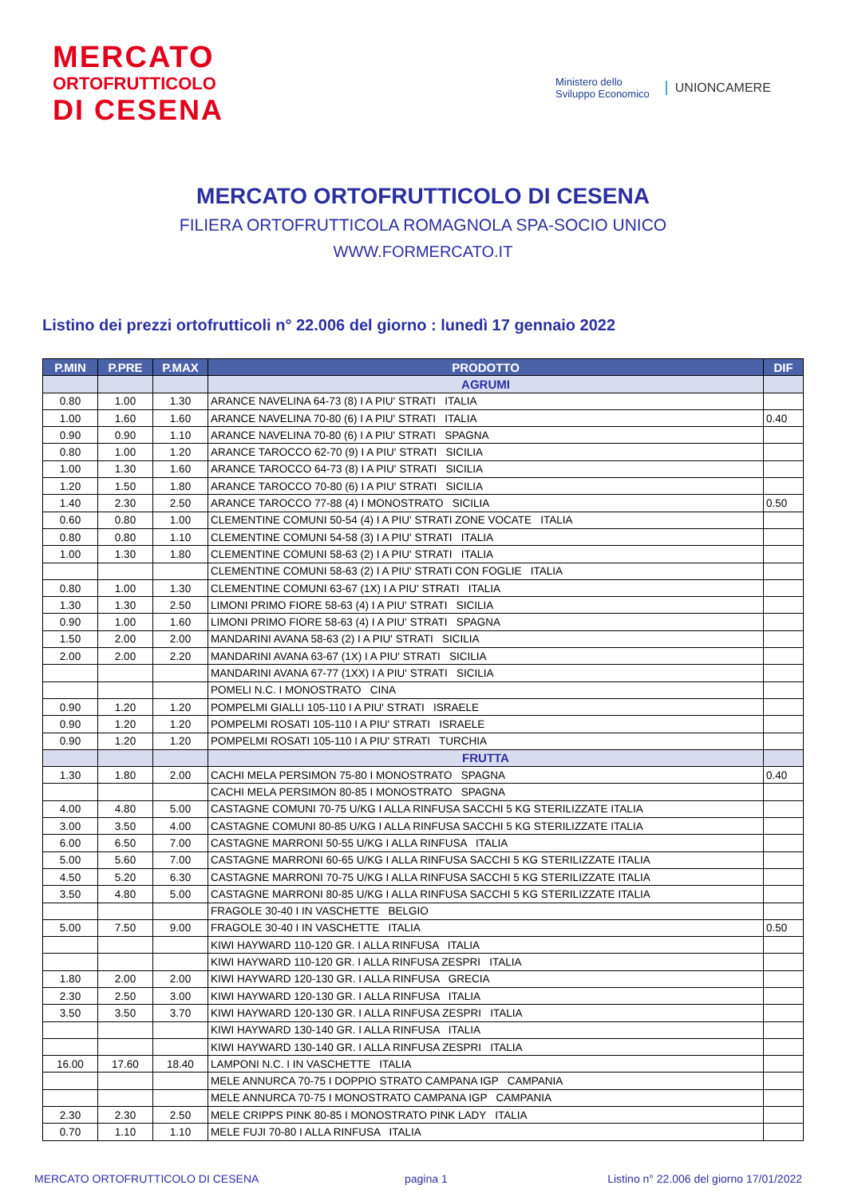MERCATO
ORTOFRUTTICOLO
DI CESENA
Ministero dello
Sviluppo Economico
UNIONCAMERE
MERCATO ORTOFRUTTICOLO DI CESENA
FILIERA ORTOFRUTTICOLA ROMAGNOLA SPA-SOCIO UNICO
WWW.FORMERCATO.IT
Listino dei prezzi ortofrutticoli n° 22.006 del giorno : lunedì 17 gennaio 2022
| P.MIN | P.PRE | P.MAX | PRODOTTO | DIF |
| --- | --- | --- | --- | --- |
| | | | AGRUMI | |
| 0.80 | 1.00 | 1.30 | ARANCE NAVELINA 64-73 (8) I A PIU' STRATI ITALIA | |
| 1.00 | 1.60 | 1.60 | ARANCE NAVELINA 70-80 (6) I A PIU' STRATI ITALIA | 0.40 |
| 0.90 | 0.90 | 1.10 | ARANCE NAVELINA 70-80 (6) I A PIU' STRATI SPAGNA | |
| 0.80 | 1.00 | 1.20 | ARANCE TAROCCO 62-70 (9) I A PIU' STRATI SICILIA | |
| 1.00 | 1.30 | 1.60 | ARANCE TAROCCO 64-73 (8) I A PIU' STRATI SICILIA | |
| 1.20 | 1.50 | 1.80 | ARANCE TAROCCO 70-80 (6) I A PIU' STRATI SICILIA | |
| 1.40 | 2.30 | 2.50 | ARANCE TAROCCO 77-88 (4) I MONOSTRATO SICILIA | 0.50 |
| 0.60 | 0.80 | 1.00 | CLEMENTINE COMUNI 50-54 (4) I A PIU' STRATI ZONE VOCATE ITALIA | |
| 0.80 | 0.80 | 1.10 | CLEMENTINE COMUNI 54-58 (3) I A PIU' STRATI ITALIA | |
| 1.00 | 1.30 | 1.80 | CLEMENTINE COMUNI 58-63 (2) I A PIU' STRATI ITALIA | |
| | | | CLEMENTINE COMUNI 58-63 (2) I A PIU' STRATI CON FOGLIE ITALIA | |
| 0.80 | 1.00 | 1.30 | CLEMENTINE COMUNI 63-67 (1X) I A PIU' STRATI ITALIA | |
| 1.30 | 1.30 | 2.50 | LIMONI PRIMO FIORE 58-63 (4) I A PIU' STRATI SICILIA | |
| 0.90 | 1.00 | 1.60 | LIMONI PRIMO FIORE 58-63 (4) I A PIU' STRATI SPAGNA | |
| 1.50 | 2.00 | 2.00 | MANDARINI AVANA 58-63 (2) I A PIU' STRATI SICILIA | |
| 2.00 | 2.00 | 2.20 | MANDARINI AVANA 63-67 (1X) I A PIU' STRATI SICILIA | |
| | | | MANDARINI AVANA 67-77 (1XX) I A PIU' STRATI SICILIA | |
| | | | POMELI N.C. I MONOSTRATO CINA | |
| 0.90 | 1.20 | 1.20 | POMPELMI GIALLI 105-110 I A PIU' STRATI ISRAELE | |
| 0.90 | 1.20 | 1.20 | POMPELMI ROSATI 105-110 I A PIU' STRATI ISRAELE | |
| 0.90 | 1.20 | 1.20 | POMPELMI ROSATI 105-110 I A PIU' STRATI TURCHIA | |
| | | | FRUTTA | |
| 1.30 | 1.80 | 2.00 | CACHI MELA PERSIMON 75-80 I MONOSTRATO SPAGNA | 0.40 |
| | | | CACHI MELA PERSIMON 80-85 I MONOSTRATO SPAGNA | |
| 4.00 | 4.80 | 5.00 | CASTAGNE COMUNI 70-75 U/KG I ALLA RINFUSA SACCHI 5 KG STERILIZZATE ITALIA | |
| 3.00 | 3.50 | 4.00 | CASTAGNE COMUNI 80-85 U/KG I ALLA RINFUSA SACCHI 5 KG STERILIZZATE ITALIA | |
| 6.00 | 6.50 | 7.00 | CASTAGNE MARRONI 50-55 U/KG I ALLA RINFUSA ITALIA | |
| 5.00 | 5.60 | 7.00 | CASTAGNE MARRONI 60-65 U/KG I ALLA RINFUSA SACCHI 5 KG STERILIZZATE ITALIA | |
| 4.50 | 5.20 | 6.30 | CASTAGNE MARRONI 70-75 U/KG I ALLA RINFUSA SACCHI 5 KG STERILIZZATE ITALIA | |
| 3.50 | 4.80 | 5.00 | CASTAGNE MARRONI 80-85 U/KG I ALLA RINFUSA SACCHI 5 KG STERILIZZATE ITALIA | |
| | | | FRAGOLE 30-40 I IN VASCHETTE BELGIO | |
| 5.00 | 7.50 | 9.00 | FRAGOLE 30-40 I IN VASCHETTE ITALIA | 0.50 |
| | | | KIWI HAYWARD 110-120 GR. I ALLA RINFUSA ITALIA | |
| | | | KIWI HAYWARD 110-120 GR. I ALLA RINFUSA ZESPRI ITALIA | |
| 1.80 | 2.00 | 2.00 | KIWI HAYWARD 120-130 GR. I ALLA RINFUSA GRECIA | |
| 2.30 | 2.50 | 3.00 | KIWI HAYWARD 120-130 GR. I ALLA RINFUSA ITALIA | |
| 3.50 | 3.50 | 3.70 | KIWI HAYWARD 120-130 GR. I ALLA RINFUSA ZESPRI ITALIA | |
| | | | KIWI HAYWARD 130-140 GR. I ALLA RINFUSA ITALIA | |
| | | | KIWI HAYWARD 130-140 GR. I ALLA RINFUSA ZESPRI ITALIA | |
| 16.00 | 17.60 | 18.40 | LAMPONI N.C. I IN VASCHETTE ITALIA | |
| | | | MELE ANNURCA 70-75 I DOPPIO STRATO CAMPANA IGP CAMPANIA | |
| | | | MELE ANNURCA 70-75 I MONOSTRATO CAMPANA IGP CAMPANIA | |
| 2.30 | 2.30 | 2.50 | MELE CRIPPS PINK 80-85 I MONOSTRATO PINK LADY ITALIA | |
| 0.70 | 1.10 | 1.10 | MELE FUJI 70-80 I ALLA RINFUSA ITALIA | |
MERCATO ORTOFRUTTICOLO DI CESENA
pagina 1
Listino n° 22.006 del giorno 17/01/2022